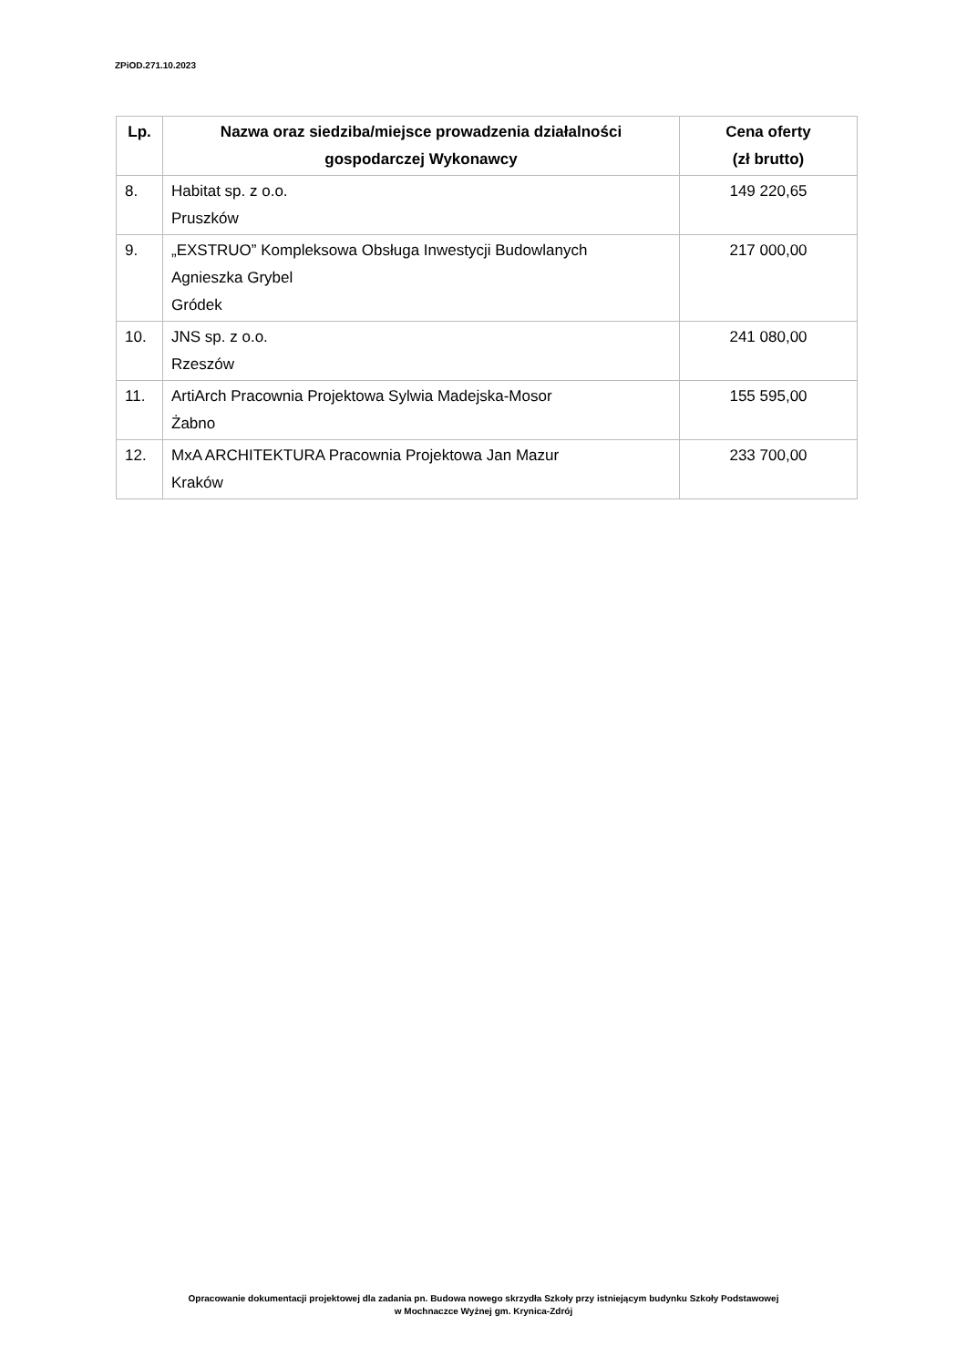ZPiOD.271.10.2023
| Lp. | Nazwa oraz siedziba/miejsce prowadzenia działalności gospodarczej Wykonawcy | Cena oferty (zł brutto) |
| --- | --- | --- |
| 8. | Habitat sp. z o.o. Pruszków | 149 220,65 |
| 9. | „EXSTRUO” Kompleksowa Obsługa Inwestycji Budowlanych Agnieszka Grybel Gródek | 217 000,00 |
| 10. | JNS sp. z o.o. Rzeszów | 241 080,00 |
| 11. | ArtiArch Pracownia Projektowa Sylwia Madejska-Mosor Żabno | 155 595,00 |
| 12. | MxA ARCHITEKTURA Pracownia Projektowa Jan Mazur Kraków | 233 700,00 |
Opracowanie dokumentacji projektowej dla zadania pn. Budowa nowego skrzydła Szkoły przy istniejącym budynku Szkoły Podstawowej
w Mochnaczce Wyżnej gm. Krynica-Zdrój